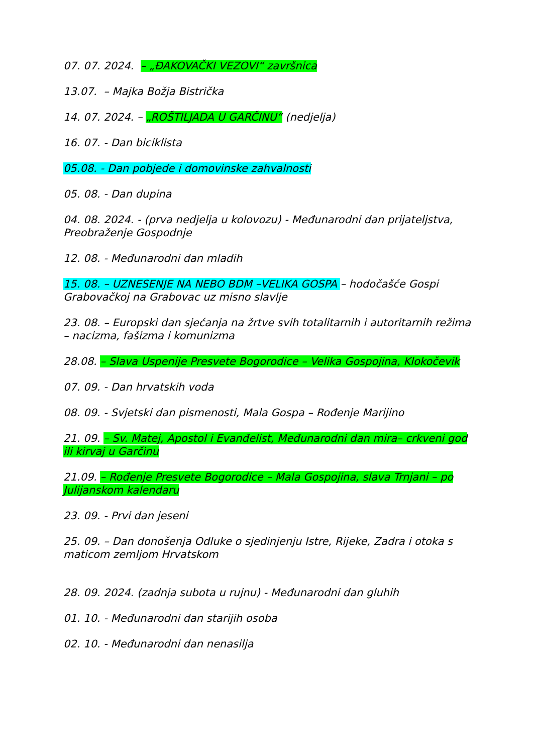07. 07. 2024. – „ĐAKOVAČKI VEZOVI“ završnica
13.07. – Majka Božja Bistrička
14. 07. 2024. – „ROŠTILJADA U GARČINU“ (nedjelja)
16. 07. - Dan biciklista
05.08. - Dan pobjede i domovinske zahvalnosti
05. 08. - Dan dupina
04. 08. 2024. - (prva nedjelja u kolovozu) - Međunarodni dan prijateljstva, Preobraženje Gospodnje
12. 08. - Međunarodni dan mladih
15. 08. – UZNESENJE NA NEBO BDM –VELIKA GOSPA – hodočašće Gospi Grabovačkoj na Grabovac uz misno slavlje
23. 08. – Europski dan sjećanja na žrtve svih totalitarnih i autoritarnih režima – nacizma, fašizma i komunizma
28.08. – Slava Uspenije Presvete Bogorodice – Velika Gospojina, Klokočevik
07. 09. - Dan hrvatskih voda
08. 09. - Svjetski dan pismenosti, Mala Gospa – Rođenje Marijino
21. 09. – Sv. Matej, Apostol i Evanđelist, Međunarodni dan mira– crkveni god ili kirvaj u Garčinu
21.09. – Rođenje Presvete Bogorodice – Mala Gospojina, slava Trnjani – po Julijanskom kalendaru
23. 09. - Prvi dan jeseni
25. 09. – Dan donošenja Odluke o sjedinjenju Istre, Rijeke, Zadra i otoka s maticom zemljom Hrvatskom
28. 09. 2024. (zadnja subota u rujnu) - Međunarodni dan gluhih
01. 10. - Međunarodni dan starijih osoba
02. 10. - Međunarodni dan nenasilja